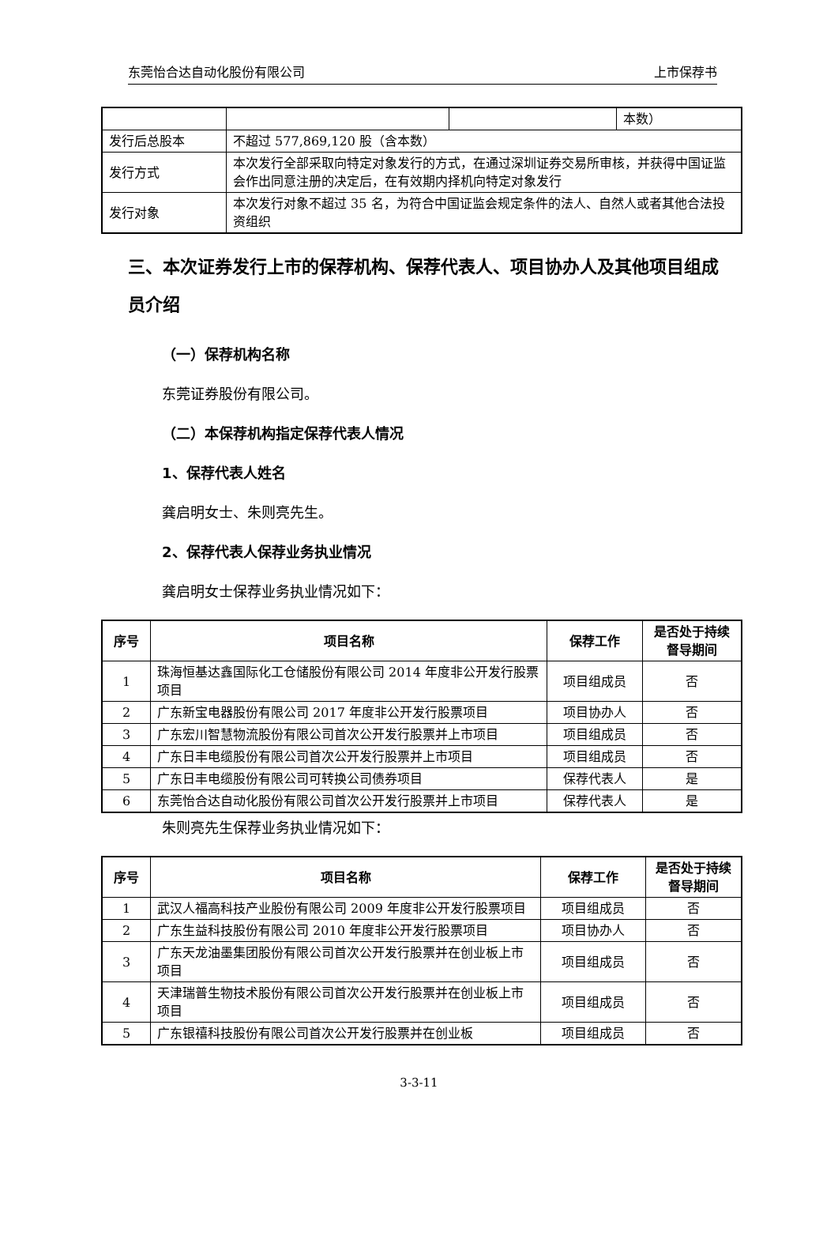东莞怡合达自动化股份有限公司 上市保荐书
| | | | 本数） |
| 发行后总股本 | 不超过 577,869,120 股（含本数） | | |
| 发行方式 | 本次发行全部采取向特定对象发行的方式，在通过深圳证券交易所审核，并获得中国证监会作出同意注册的决定后，在有效期内择机向特定对象发行 | | |
| 发行对象 | 本次发行对象不超过 35 名，为符合中国证监会规定条件的法人、自然人或者其他合法投资组织 | | |
三、本次证券发行上市的保荐机构、保荐代表人、项目协办人及其他项目组成员介绍
（一）保荐机构名称
东莞证券股份有限公司。
（二）本保荐机构指定保荐代表人情况
1、保荐代表人姓名
龚启明女士、朱则亮先生。
2、保荐代表人保荐业务执业情况
龚启明女士保荐业务执业情况如下：
| 序号 | 项目名称 | 保荐工作 | 是否处于持续督导期间 |
| --- | --- | --- | --- |
| 1 | 珠海恒基达鑫国际化工仓储股份有限公司 2014 年度非公开发行股票项目 | 项目组成员 | 否 |
| 2 | 广东新宝电器股份有限公司 2017 年度非公开发行股票项目 | 项目协办人 | 否 |
| 3 | 广东宏川智慧物流股份有限公司首次公开发行股票并上市项目 | 项目组成员 | 否 |
| 4 | 广东日丰电缆股份有限公司首次公开发行股票并上市项目 | 项目组成员 | 否 |
| 5 | 广东日丰电缆股份有限公司可转换公司债券项目 | 保荐代表人 | 是 |
| 6 | 东莞怡合达自动化股份有限公司首次公开发行股票并上市项目 | 保荐代表人 | 是 |
朱则亮先生保荐业务执业情况如下：
| 序号 | 项目名称 | 保荐工作 | 是否处于持续督导期间 |
| --- | --- | --- | --- |
| 1 | 武汉人福高科技产业股份有限公司 2009 年度非公开发行股票项目 | 项目组成员 | 否 |
| 2 | 广东生益科技股份有限公司 2010 年度非公开发行股票项目 | 项目协办人 | 否 |
| 3 | 广东天龙油墨集团股份有限公司首次公开发行股票并在创业板上市项目 | 项目组成员 | 否 |
| 4 | 天津瑞普生物技术股份有限公司首次公开发行股票并在创业板上市项目 | 项目组成员 | 否 |
| 5 | 广东银禧科技股份有限公司首次公开发行股票并在创业板 | 项目组成员 | 否 |
3-3-11